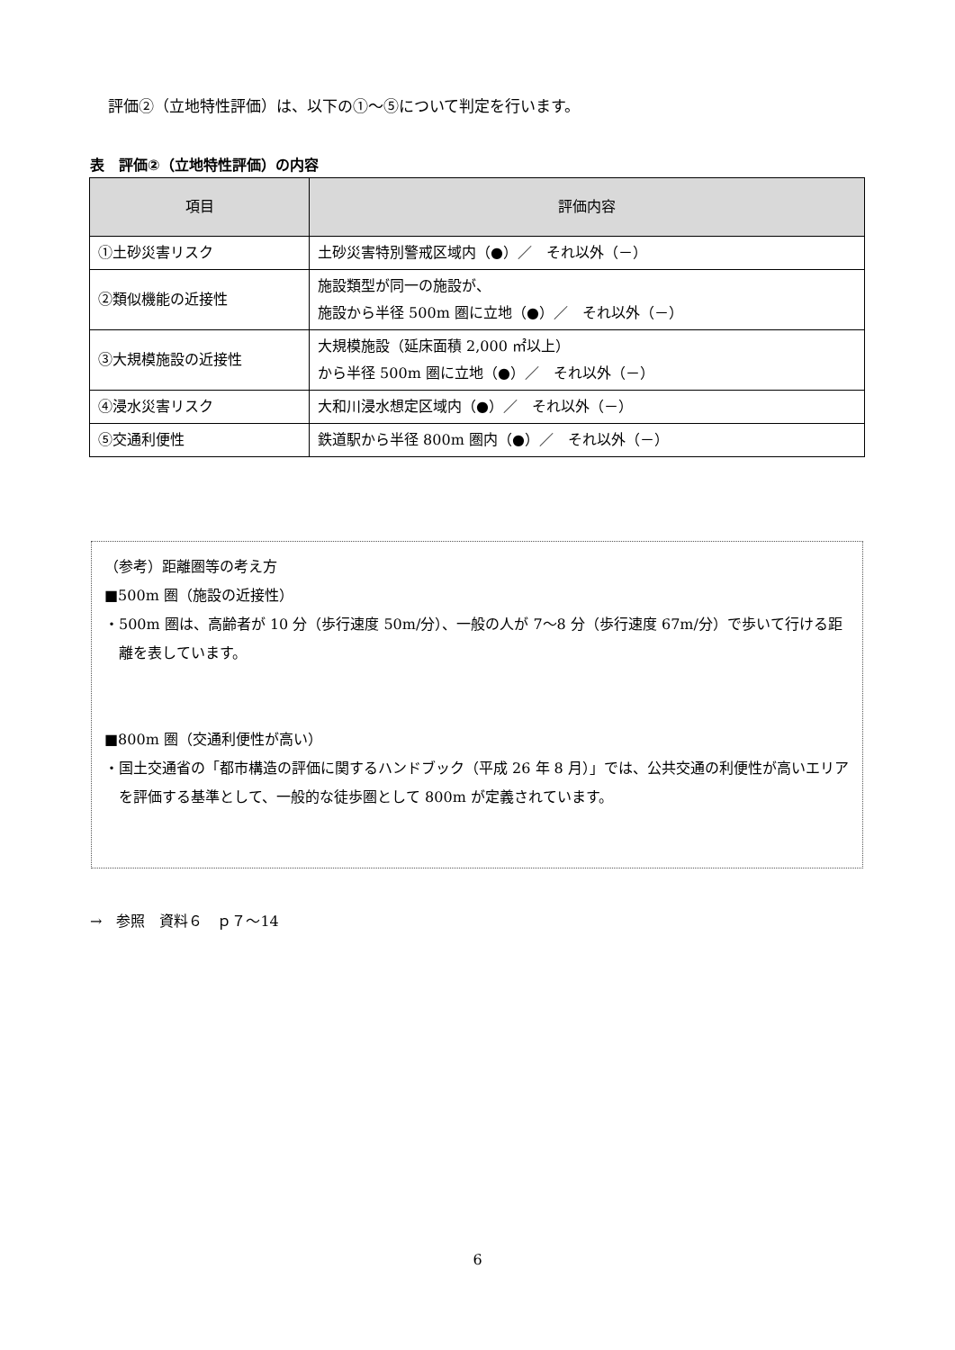評価②（立地特性評価）は、以下の①～⑤について判定を行います。
表　評価②（立地特性評価）の内容
| 項目 | 評価内容 |
| --- | --- |
| ①土砂災害リスク | 土砂災害特別警戒区域内（●）／ それ以外（－） |
| ②類似機能の近接性 | 施設類型が同一の施設が、 施設から半径 500m 圏に立地（●）／ それ以外（－） |
| ③大規模施設の近接性 | 大規模施設（延床面積 2,000 ㎡以上） から半径 500m 圏に立地（●）／ それ以外（－） |
| ④浸水災害リスク | 大和川浸水想定区域内（●）／ それ以外（－） |
| ⑤交通利便性 | 鉄道駅から半径 800m 圏内（●）／ それ以外（－） |
（参考）距離圏等の考え方
■500m 圏（施設の近接性）
・500m 圏は、高齢者が 10 分（歩行速度 50m/分）、一般の人が 7～8 分（歩行速度 67m/分）で歩いて行ける距離を表しています。
■800m 圏（交通利便性が高い）
・国土交通省の「都市構造の評価に関するハンドブック（平成 26 年 8 月）」では、公共交通の利便性が高いエリアを評価する基準として、一般的な徒歩圏として 800m が定義されています。
→　参照　資料６　ｐ７～14
6